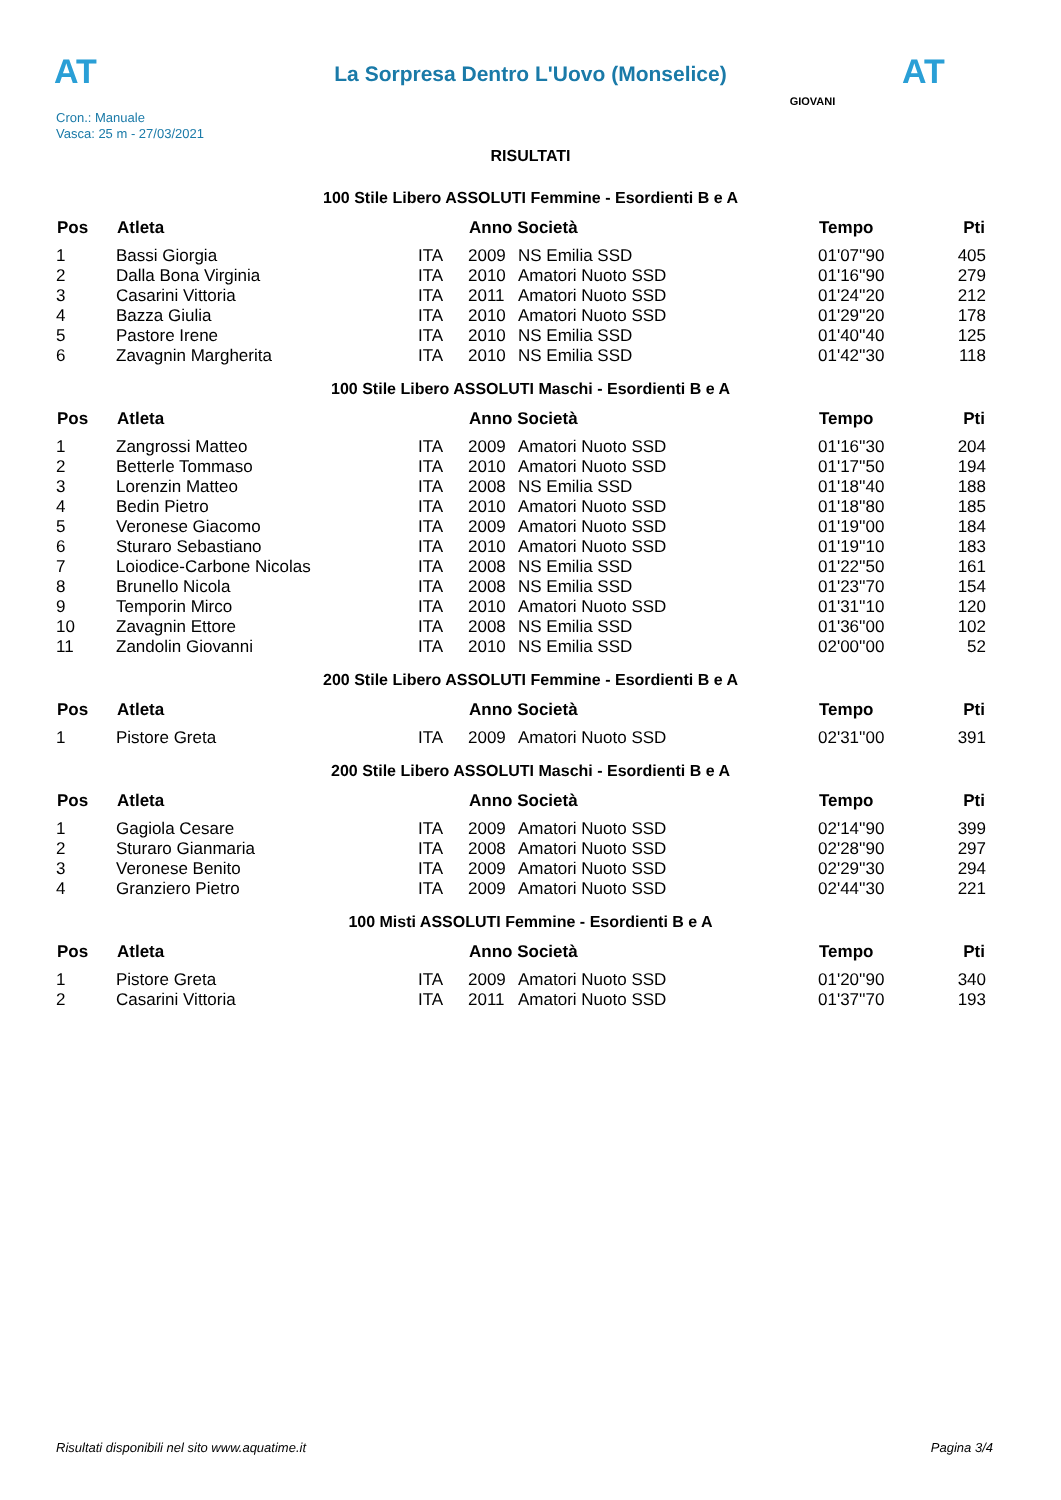AT
La Sorpresa Dentro L'Uovo (Monselice)
AT
Cron.: Manuale
Vasca: 25 m - 27/03/2021
GIOVANI
RISULTATI
100 Stile Libero ASSOLUTI Femmine - Esordienti B e A
| Pos | Atleta | | Anno Società | | Tempo | Pti |
| --- | --- | --- | --- | --- | --- | --- |
| 1 | Bassi Giorgia | ITA | 2009 | NS Emilia SSD | 01'07''90 | 405 |
| 2 | Dalla Bona Virginia | ITA | 2010 | Amatori Nuoto SSD | 01'16''90 | 279 |
| 3 | Casarini Vittoria | ITA | 2011 | Amatori Nuoto SSD | 01'24''20 | 212 |
| 4 | Bazza Giulia | ITA | 2010 | Amatori Nuoto SSD | 01'29''20 | 178 |
| 5 | Pastore Irene | ITA | 2010 | NS Emilia SSD | 01'40''40 | 125 |
| 6 | Zavagnin Margherita | ITA | 2010 | NS Emilia SSD | 01'42''30 | 118 |
100 Stile Libero ASSOLUTI Maschi - Esordienti B e A
| Pos | Atleta | | Anno Società | | Tempo | Pti |
| --- | --- | --- | --- | --- | --- | --- |
| 1 | Zangrossi Matteo | ITA | 2009 | Amatori Nuoto SSD | 01'16''30 | 204 |
| 2 | Betterle Tommaso | ITA | 2010 | Amatori Nuoto SSD | 01'17''50 | 194 |
| 3 | Lorenzin Matteo | ITA | 2008 | NS Emilia SSD | 01'18''40 | 188 |
| 4 | Bedin Pietro | ITA | 2010 | Amatori Nuoto SSD | 01'18''80 | 185 |
| 5 | Veronese Giacomo | ITA | 2009 | Amatori Nuoto SSD | 01'19''00 | 184 |
| 6 | Sturaro Sebastiano | ITA | 2010 | Amatori Nuoto SSD | 01'19''10 | 183 |
| 7 | Loiodice-Carbone Nicolas | ITA | 2008 | NS Emilia SSD | 01'22''50 | 161 |
| 8 | Brunello Nicola | ITA | 2008 | NS Emilia SSD | 01'23''70 | 154 |
| 9 | Temporin Mirco | ITA | 2010 | Amatori Nuoto SSD | 01'31''10 | 120 |
| 10 | Zavagnin Ettore | ITA | 2008 | NS Emilia SSD | 01'36''00 | 102 |
| 11 | Zandolin Giovanni | ITA | 2010 | NS Emilia SSD | 02'00''00 | 52 |
200 Stile Libero ASSOLUTI Femmine - Esordienti B e A
| Pos | Atleta | | Anno Società | | Tempo | Pti |
| --- | --- | --- | --- | --- | --- | --- |
| 1 | Pistore Greta | ITA | 2009 | Amatori Nuoto SSD | 02'31''00 | 391 |
200 Stile Libero ASSOLUTI Maschi - Esordienti B e A
| Pos | Atleta | | Anno Società | | Tempo | Pti |
| --- | --- | --- | --- | --- | --- | --- |
| 1 | Gagiola Cesare | ITA | 2009 | Amatori Nuoto SSD | 02'14''90 | 399 |
| 2 | Sturaro Gianmaria | ITA | 2008 | Amatori Nuoto SSD | 02'28''90 | 297 |
| 3 | Veronese Benito | ITA | 2009 | Amatori Nuoto SSD | 02'29''30 | 294 |
| 4 | Granziero Pietro | ITA | 2009 | Amatori Nuoto SSD | 02'44''30 | 221 |
100 Misti ASSOLUTI Femmine - Esordienti B e A
| Pos | Atleta | | Anno Società | | Tempo | Pti |
| --- | --- | --- | --- | --- | --- | --- |
| 1 | Pistore Greta | ITA | 2009 | Amatori Nuoto SSD | 01'20''90 | 340 |
| 2 | Casarini Vittoria | ITA | 2011 | Amatori Nuoto SSD | 01'37''70 | 193 |
Risultati disponibili nel sito www.aquatime.it Pagina 3/4